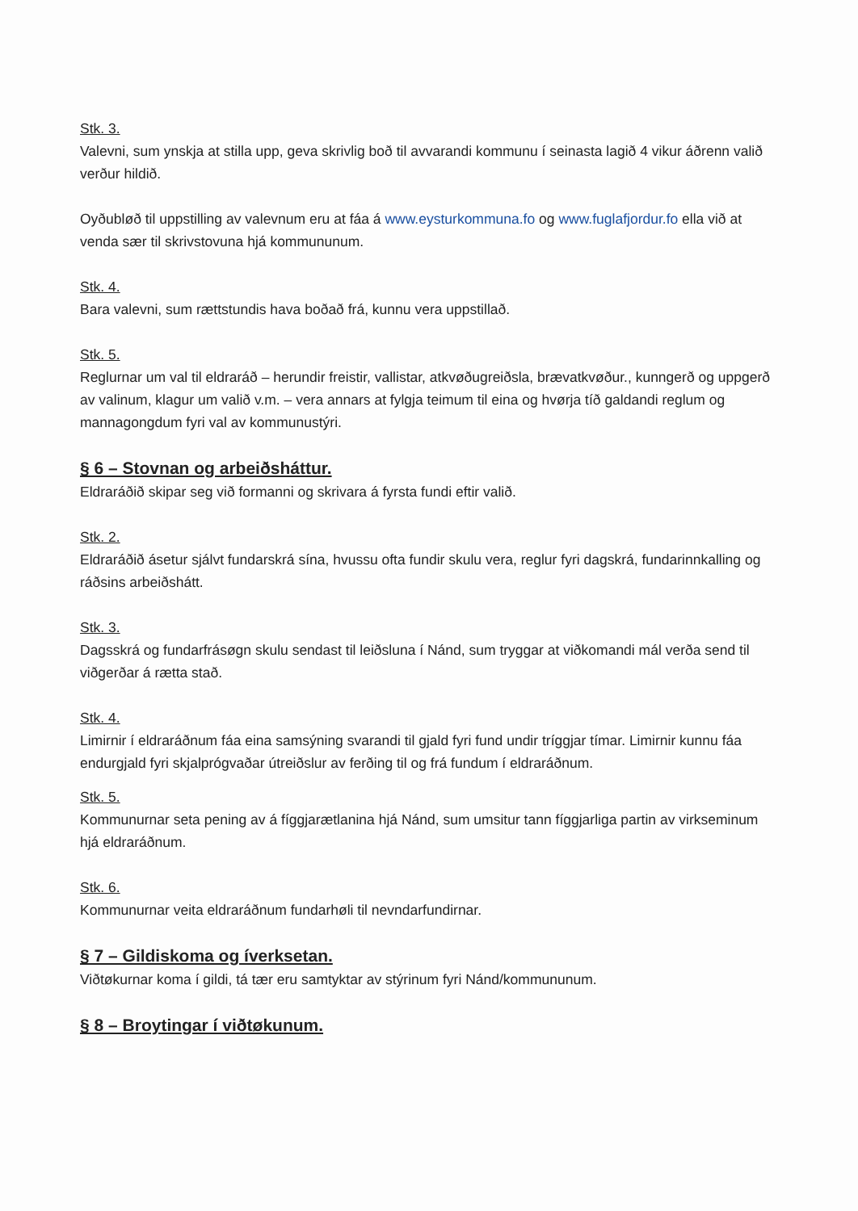Stk. 3.
Valevni, sum ynskja at stilla upp, geva skrivlig boð til avvarandi kommunu í seinasta lagið 4 vikur áðrenn valið verður hildið.
Oyðubløð til uppstilling av valevnum eru at fáa á www.eysturkommuna.fo og www.fuglafjordur.fo ella við at venda sær til skrivstovuna hjá kommununum.
Stk. 4.
Bara valevni, sum rættstundis hava boðað frá, kunnu vera uppstillað.
Stk. 5.
Reglurnar um val til eldraráð – herundir freistir, vallistar, atkvøðugreiðsla, brævatkvøður., kunngerð og uppgerð av valinum, klagur um valið v.m. – vera annars at fylgja teimum til eina og hvørja tíð galdandi reglum og mannagongdum fyri val av kommunustýri.
§ 6 – Stovnan og arbeiðsháttur.
Eldraráðið skipar seg við formanni og skrivara á fyrsta fundi eftir valið.
Stk. 2.
Eldraráðið ásetur sjálvt fundarskrá sína, hvussu ofta fundir skulu vera, reglur fyri dagskrá, fundarinnkalling og ráðsins arbeiðshátt.
Stk. 3.
Dagsskrá og fundarfrásøgn skulu sendast til leiðsluna í Nánd, sum tryggar at viðkomandi mál verða send til viðgerðar á rætta stað.
Stk. 4.
Limirnir í eldraráðnum fáa eina samsýning svarandi til gjald fyri fund undir tríggjar tímar. Limirnir kunnu fáa endurgjald fyri skjalprógvaðar útreiðslur av ferðing til og frá fundum í eldraráðnum.
Stk. 5.
Kommunurnar seta pening av á fíggjarætlanina hjá Nánd, sum umsitur tann fíggjarliga partin av virkseminum hjá eldraráðnum.
Stk. 6.
Kommunurnar veita eldraráðnum fundarhøli til nevndarfundirnar.
§ 7 – Gildiskoma og íverksetan.
Viðtøkurnar koma í gildi, tá tær eru samtyktar av stýrinum fyri Nánd/kommununum.
§ 8 – Broytingar í viðtøkunum.